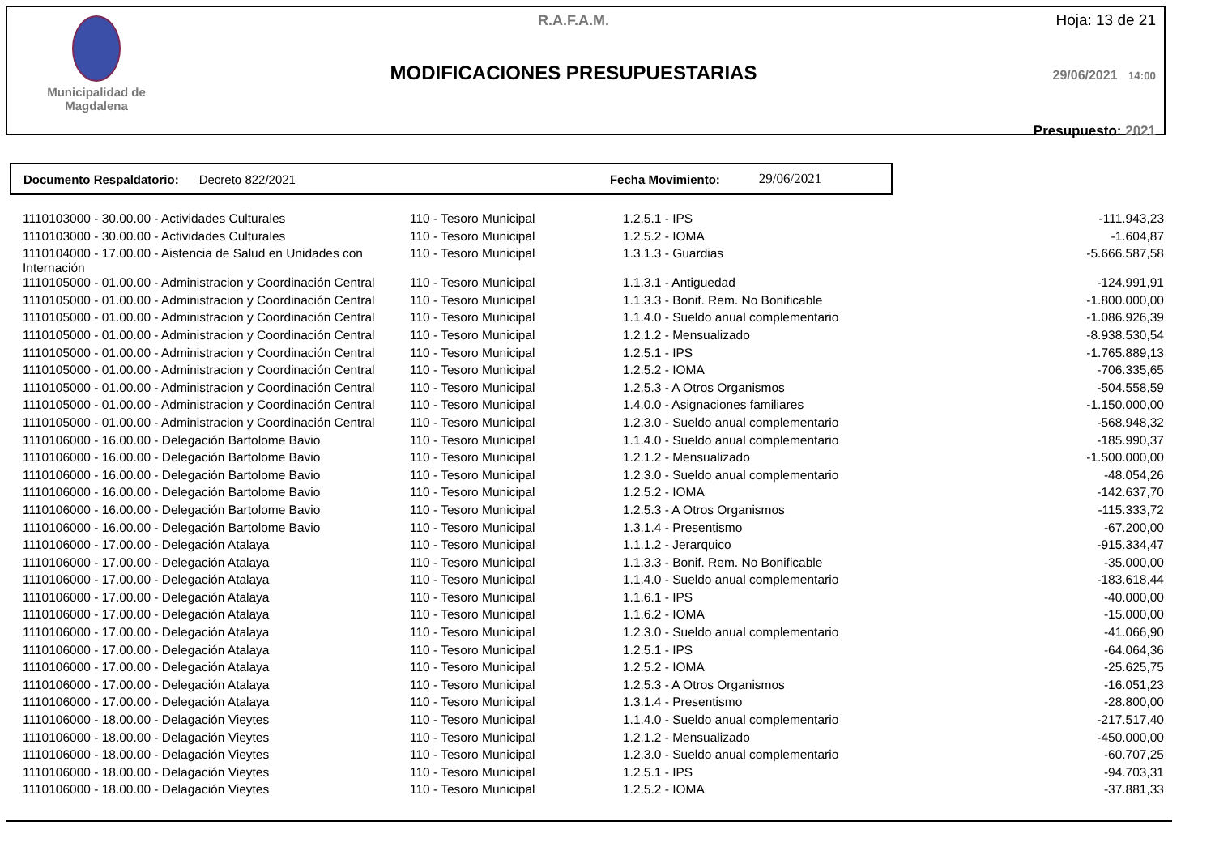Municipalidad de
Magdalena
R.A.F.A.M.
MODIFICACIONES PRESUPUESTARIAS
Hoja: 13 de 21
29/06/2021 14:00
Presupuesto: 2021
Documento Respaldatorio: Decreto 822/2021 Fecha Movimiento: 29/06/2021
| 1110103000 - 30.00.00 - Actividades Culturales | 110 - Tesoro Municipal | 1.2.5.1 - IPS | -111.943,23 |
| 1110103000 - 30.00.00 - Actividades Culturales | 110 - Tesoro Municipal | 1.2.5.2 - IOMA | -1.604,87 |
| 1110104000 - 17.00.00 - Aistencia de Salud en Unidades con Internación | 110 - Tesoro Municipal | 1.3.1.3 - Guardias | -5.666.587,58 |
| 1110105000 - 01.00.00 - Administracion y Coordinación Central | 110 - Tesoro Municipal | 1.1.3.1 - Antiguedad | -124.991,91 |
| 1110105000 - 01.00.00 - Administracion y Coordinación Central | 110 - Tesoro Municipal | 1.1.3.3 - Bonif. Rem. No Bonificable | -1.800.000,00 |
| 1110105000 - 01.00.00 - Administracion y Coordinación Central | 110 - Tesoro Municipal | 1.1.4.0 - Sueldo anual complementario | -1.086.926,39 |
| 1110105000 - 01.00.00 - Administracion y Coordinación Central | 110 - Tesoro Municipal | 1.2.1.2 - Mensualizado | -8.938.530,54 |
| 1110105000 - 01.00.00 - Administracion y Coordinación Central | 110 - Tesoro Municipal | 1.2.5.1 - IPS | -1.765.889,13 |
| 1110105000 - 01.00.00 - Administracion y Coordinación Central | 110 - Tesoro Municipal | 1.2.5.2 - IOMA | -706.335,65 |
| 1110105000 - 01.00.00 - Administracion y Coordinación Central | 110 - Tesoro Municipal | 1.2.5.3 - A Otros Organismos | -504.558,59 |
| 1110105000 - 01.00.00 - Administracion y Coordinación Central | 110 - Tesoro Municipal | 1.4.0.0 - Asignaciones familiares | -1.150.000,00 |
| 1110105000 - 01.00.00 - Administracion y Coordinación Central | 110 - Tesoro Municipal | 1.2.3.0 - Sueldo anual complementario | -568.948,32 |
| 1110106000 - 16.00.00 - Delegación Bartolome Bavio | 110 - Tesoro Municipal | 1.1.4.0 - Sueldo anual complementario | -185.990,37 |
| 1110106000 - 16.00.00 - Delegación Bartolome Bavio | 110 - Tesoro Municipal | 1.2.1.2 - Mensualizado | -1.500.000,00 |
| 1110106000 - 16.00.00 - Delegación Bartolome Bavio | 110 - Tesoro Municipal | 1.2.3.0 - Sueldo anual complementario | -48.054,26 |
| 1110106000 - 16.00.00 - Delegación Bartolome Bavio | 110 - Tesoro Municipal | 1.2.5.2 - IOMA | -142.637,70 |
| 1110106000 - 16.00.00 - Delegación Bartolome Bavio | 110 - Tesoro Municipal | 1.2.5.3 - A Otros Organismos | -115.333,72 |
| 1110106000 - 16.00.00 - Delegación Bartolome Bavio | 110 - Tesoro Municipal | 1.3.1.4 - Presentismo | -67.200,00 |
| 1110106000 - 17.00.00 - Delegación Atalaya | 110 - Tesoro Municipal | 1.1.1.2 - Jerarquico | -915.334,47 |
| 1110106000 - 17.00.00 - Delegación Atalaya | 110 - Tesoro Municipal | 1.1.3.3 - Bonif. Rem. No Bonificable | -35.000,00 |
| 1110106000 - 17.00.00 - Delegación Atalaya | 110 - Tesoro Municipal | 1.1.4.0 - Sueldo anual complementario | -183.618,44 |
| 1110106000 - 17.00.00 - Delegación Atalaya | 110 - Tesoro Municipal | 1.1.6.1 - IPS | -40.000,00 |
| 1110106000 - 17.00.00 - Delegación Atalaya | 110 - Tesoro Municipal | 1.1.6.2 - IOMA | -15.000,00 |
| 1110106000 - 17.00.00 - Delegación Atalaya | 110 - Tesoro Municipal | 1.2.3.0 - Sueldo anual complementario | -41.066,90 |
| 1110106000 - 17.00.00 - Delegación Atalaya | 110 - Tesoro Municipal | 1.2.5.1 - IPS | -64.064,36 |
| 1110106000 - 17.00.00 - Delegación Atalaya | 110 - Tesoro Municipal | 1.2.5.2 - IOMA | -25.625,75 |
| 1110106000 - 17.00.00 - Delegación Atalaya | 110 - Tesoro Municipal | 1.2.5.3 - A Otros Organismos | -16.051,23 |
| 1110106000 - 17.00.00 - Delegación Atalaya | 110 - Tesoro Municipal | 1.3.1.4 - Presentismo | -28.800,00 |
| 1110106000 - 18.00.00 - Delagación Vieytes | 110 - Tesoro Municipal | 1.1.4.0 - Sueldo anual complementario | -217.517,40 |
| 1110106000 - 18.00.00 - Delagación Vieytes | 110 - Tesoro Municipal | 1.2.1.2 - Mensualizado | -450.000,00 |
| 1110106000 - 18.00.00 - Delagación Vieytes | 110 - Tesoro Municipal | 1.2.3.0 - Sueldo anual complementario | -60.707,25 |
| 1110106000 - 18.00.00 - Delagación Vieytes | 110 - Tesoro Municipal | 1.2.5.1 - IPS | -94.703,31 |
| 1110106000 - 18.00.00 - Delagación Vieytes | 110 - Tesoro Municipal | 1.2.5.2 - IOMA | -37.881,33 |